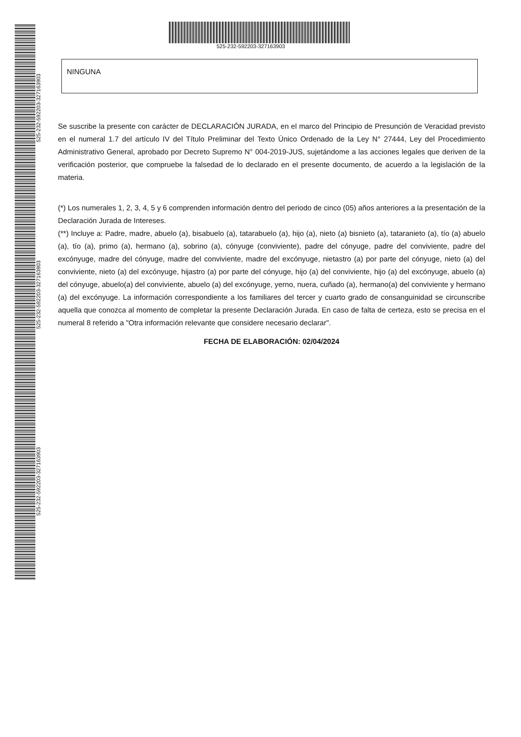525-232-592203-327163903
525-232-592203-327163903
525-232-592203-327163903
525-232-592203-327163903
NINGUNA
Se suscribe la presente con carácter de DECLARACIÓN JURADA, en el marco del Principio de Presunción de Veracidad previsto en el numeral 1.7 del artículo IV del Título Preliminar del Texto Único Ordenado de la Ley N° 27444, Ley del Procedimiento Administrativo General, aprobado por Decreto Supremo N° 004-2019-JUS, sujetándome a las acciones legales que deriven de la verificación posterior, que compruebe la falsedad de lo declarado en el presente documento, de acuerdo a la legislación de la materia.
(*) Los numerales 1, 2, 3, 4, 5 y 6 comprenden información dentro del periodo de cinco (05) años anteriores a la presentación de la Declaración Jurada de Intereses.
(**) Incluye a: Padre, madre, abuelo (a), bisabuelo (a), tatarabuelo (a), hijo (a), nieto (a) bisnieto (a), tataranieto (a), tío (a) abuelo (a), tío (a), primo (a), hermano (a), sobrino (a), cónyuge (conviviente), padre del cónyuge, padre del conviviente, padre del excónyuge, madre del cónyuge, madre del conviviente, madre del excónyuge, nietastro (a) por parte del cónyuge, nieto (a) del conviviente, nieto (a) del excónyuge, hijastro (a) por parte del cónyuge, hijo (a) del conviviente, hijo (a) del excónyuge, abuelo (a) del cónyuge, abuelo(a) del conviviente, abuelo (a) del excónyuge, yerno, nuera, cuñado (a), hermano(a) del conviviente y hermano (a) del excónyuge. La información correspondiente a los familiares del tercer y cuarto grado de consanguinidad se circunscribe aquella que conozca al momento de completar la presente Declaración Jurada. En caso de falta de certeza, esto se precisa en el numeral 8 referido a "Otra información relevante que considere necesario declarar".
FECHA DE ELABORACIÓN: 02/04/2024